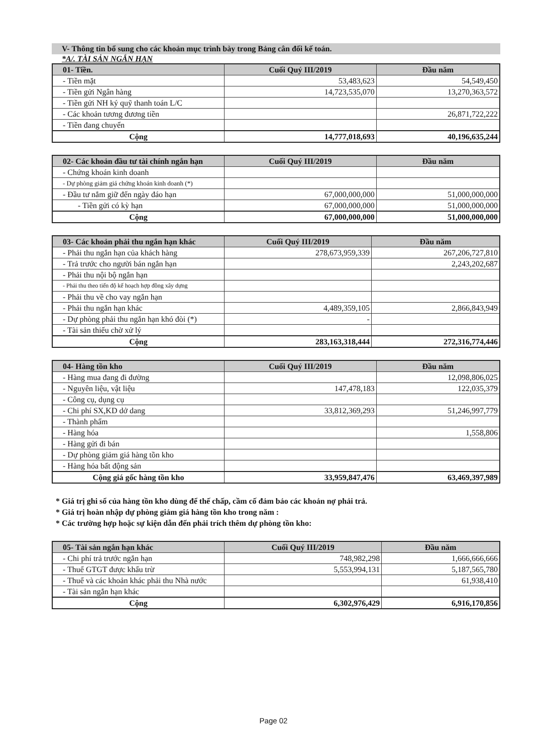V- Thông tin bổ sung cho các khoản mục trình bày trong Bảng cân đối kế toán.
*A/. TÀI SẢN NGẮN HẠN
| 01- Tiền. | Cuối Quý III/2019 | Đầu năm |
| --- | --- | --- |
| - Tiền mặt | 53,483,623 | 54,549,450 |
| - Tiền gửi Ngân hàng | 14,723,535,070 | 13,270,363,572 |
| - Tiền gửi NH ký quỹ thanh toán L/C | | |
| - Các khoản tương đương tiền | | 26,871,722,222 |
| - Tiền đang chuyển | | |
| Cộng | 14,777,018,693 | 40,196,635,244 |
| 02- Các khoản đầu tư tài chính ngắn hạn | Cuối Quý III/2019 | Đầu năm |
| --- | --- | --- |
| - Chứng khoán kinh doanh | | |
| - Dự phòng giảm giá chứng khoán kinh doanh (*) | | |
| - Đầu tư nắm giữ đến ngày đáo hạn | 67,000,000,000 | 51,000,000,000 |
| - Tiền gửi có kỳ hạn | 67,000,000,000 | 51,000,000,000 |
| Cộng | 67,000,000,000 | 51,000,000,000 |
| 03- Các khoản phải thu ngắn hạn khác | Cuối Quý III/2019 | Đầu năm |
| --- | --- | --- |
| - Phải thu ngắn hạn của khách hàng | 278,673,959,339 | 267,206,727,810 |
| - Trả trước cho người bán ngắn hạn | | 2,243,202,687 |
| - Phải thu nội bộ ngắn hạn | | |
| - Phải thu theo tiến độ kế hoạch hợp đồng xây dựng | | |
| - Phải thu về cho vay ngắn hạn | | |
| - Phải thu ngắn hạn khác | 4,489,359,105 | 2,866,843,949 |
| - Dự phòng phải thu ngắn hạn khó đòi (*) | - | |
| - Tài sản thiếu chờ xử lý | | |
| Cộng | 283,163,318,444 | 272,316,774,446 |
| 04- Hàng tồn kho | Cuối Quý III/2019 | Đầu năm |
| --- | --- | --- |
| - Hàng mua đang đi đường | | 12,098,806,025 |
| - Nguyên liệu, vật liệu | 147,478,183 | 122,035,379 |
| - Công cụ, dụng cụ | | |
| - Chi phí SX,KD dở dang | 33,812,369,293 | 51,246,997,779 |
| - Thành phẩm | | |
| - Hàng hóa | | 1,558,806 |
| - Hàng gửi đi bán | | |
| - Dự phòng giảm giá hàng tồn kho | | |
| - Hàng hóa bất động sản | | |
| Cộng giá gốc hàng tồn kho | 33,959,847,476 | 63,469,397,989 |
* Giá trị ghi sổ của hàng tồn kho dùng để thế chấp, cầm cố đảm bảo các khoản nợ phải trả.
* Giá trị hoàn nhập dự phòng giảm giá hàng tồn kho trong năm :
* Các trường hợp hoặc sự kiện dẫn đến phải trích thêm dự phòng tồn kho:
| 05- Tài sản ngắn hạn khác | Cuối Quý III/2019 | Đầu năm |
| --- | --- | --- |
| - Chi phí trả trước ngắn hạn | 748,982,298 | 1,666,666,666 |
| - Thuế GTGT được khấu trừ | 5,553,994,131 | 5,187,565,780 |
| - Thuế và các khoản khác phải thu Nhà nước | | 61,938,410 |
| - Tài sản ngắn hạn khác | | |
| Cộng | 6,302,976,429 | 6,916,170,856 |
Page 02